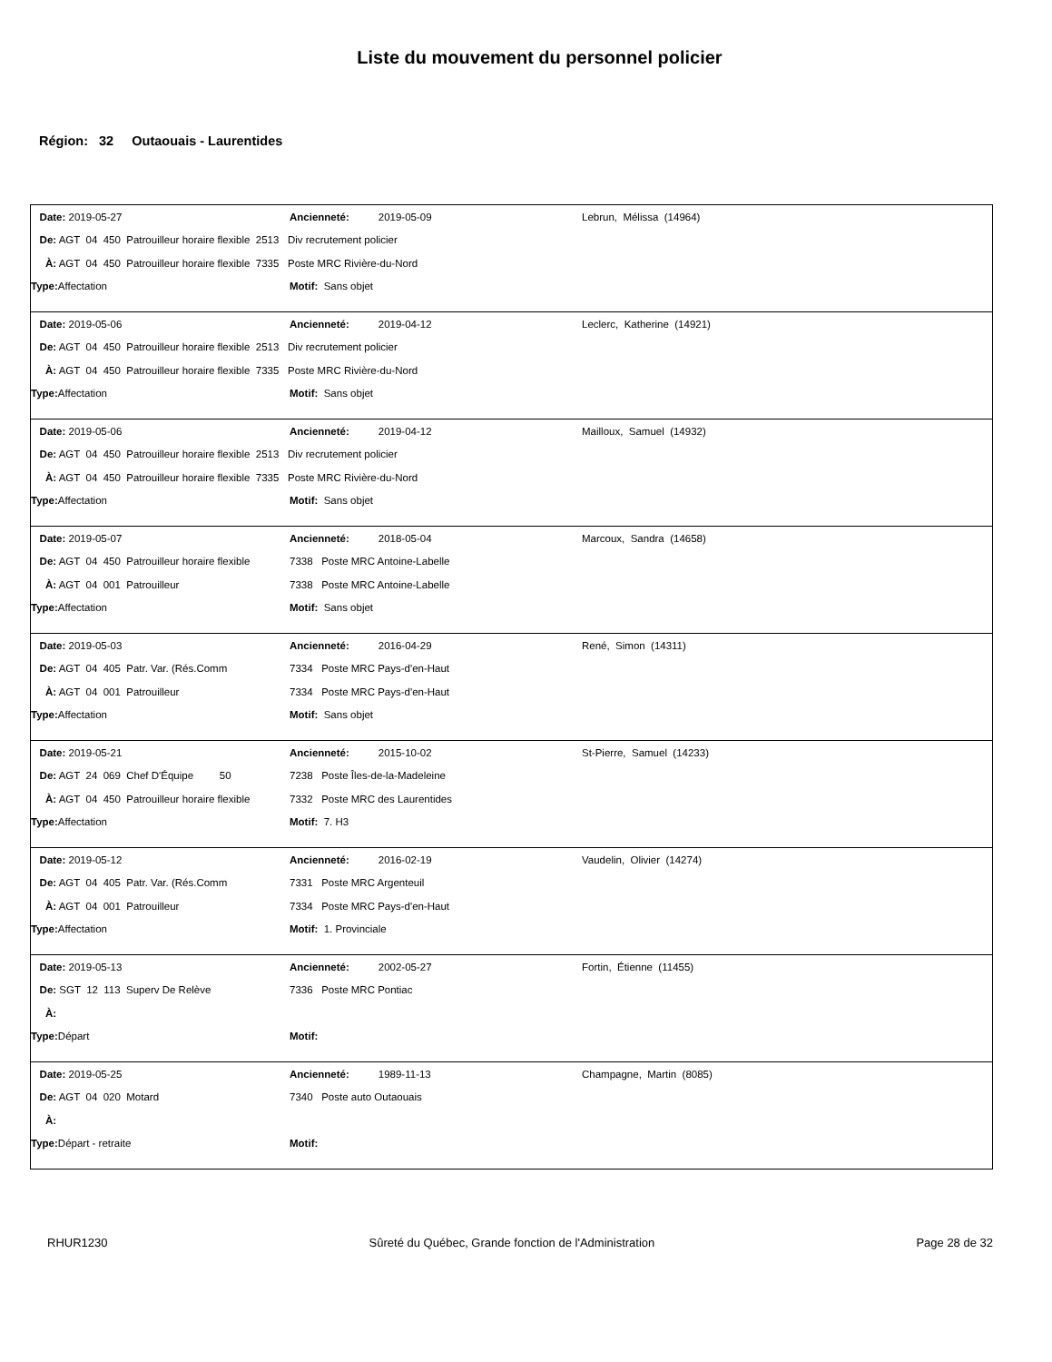Liste du mouvement du personnel policier
Région: 32 Outaouais - Laurentides
| Date: 2019-05-27 | Ancienneté: 2019-05-09 | Lebrun, Mélissa (14964) |
| De: AGT 04 450 Patrouilleur horaire flexible 2513 Div recrutement policier | | |
| À: AGT 04 450 Patrouilleur horaire flexible 7335 Poste MRC Rivière-du-Nord | | |
| Type: Affectation | Motif: Sans objet | |
| Date: 2019-05-06 | Ancienneté: 2019-04-12 | Leclerc, Katherine (14921) |
| De: AGT 04 450 Patrouilleur horaire flexible 2513 Div recrutement policier | | |
| À: AGT 04 450 Patrouilleur horaire flexible 7335 Poste MRC Rivière-du-Nord | | |
| Type: Affectation | Motif: Sans objet | |
| Date: 2019-05-06 | Ancienneté: 2019-04-12 | Mailloux, Samuel (14932) |
| De: AGT 04 450 Patrouilleur horaire flexible 2513 Div recrutement policier | | |
| À: AGT 04 450 Patrouilleur horaire flexible 7335 Poste MRC Rivière-du-Nord | | |
| Type: Affectation | Motif: Sans objet | |
| Date: 2019-05-07 | Ancienneté: 2018-05-04 | Marcoux, Sandra (14658) |
| De: AGT 04 450 Patrouilleur horaire flexible | 7338 Poste MRC Antoine-Labelle | |
| À: AGT 04 001 Patrouilleur | 7338 Poste MRC Antoine-Labelle | |
| Type: Affectation | Motif: Sans objet | |
| Date: 2019-05-03 | Ancienneté: 2016-04-29 | René, Simon (14311) |
| De: AGT 04 405 Patr. Var. (Rés.Comm | 7334 Poste MRC Pays-d'en-Haut | |
| À: AGT 04 001 Patrouilleur | 7334 Poste MRC Pays-d'en-Haut | |
| Type: Affectation | Motif: Sans objet | |
| Date: 2019-05-21 | Ancienneté: 2015-10-02 | St-Pierre, Samuel (14233) |
| De: AGT 24 069 Chef D'Équipe 50 | 7238 Poste Îles-de-la-Madeleine | |
| À: AGT 04 450 Patrouilleur horaire flexible | 7332 Poste MRC des Laurentides | |
| Type: Affectation | Motif: 7. H3 | |
| Date: 2019-05-12 | Ancienneté: 2016-02-19 | Vaudelin, Olivier (14274) |
| De: AGT 04 405 Patr. Var. (Rés.Comm | 7331 Poste MRC Argenteuil | |
| À: AGT 04 001 Patrouilleur | 7334 Poste MRC Pays-d'en-Haut | |
| Type: Affectation | Motif: 1. Provinciale | |
| Date: 2019-05-13 | Ancienneté: 2002-05-27 | Fortin, Étienne (11455) |
| De: SGT 12 113 Superv De Relève | 7336 Poste MRC Pontiac | |
| À: | | |
| Type: Départ | Motif: | |
| Date: 2019-05-25 | Ancienneté: 1989-11-13 | Champagne, Martin (8085) |
| De: AGT 04 020 Motard | 7340 Poste auto Outaouais | |
| À: | | |
| Type: Départ - retraite | Motif: | |
RHUR1230 Sûreté du Québec, Grande fonction de l'Administration Page 28 de 32